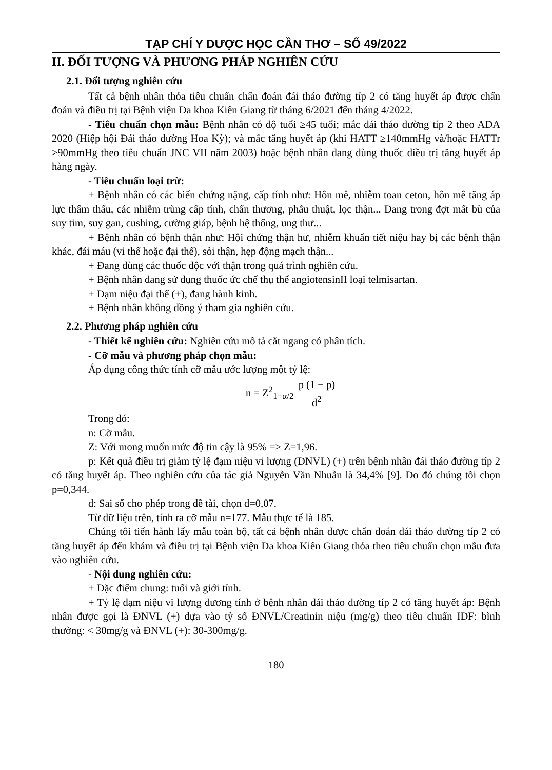TẠP CHÍ Y DƯỢC HỌC CẦN THƠ – SỐ 49/2022
II. ĐỐI TƯỢNG VÀ PHƯƠNG PHÁP NGHIÊN CỨU
2.1. Đối tượng nghiên cứu
Tất cả bệnh nhân thỏa tiêu chuẩn chẩn đoán đái tháo đường típ 2 có tăng huyết áp được chẩn đoán và điều trị tại Bệnh viện Đa khoa Kiên Giang từ tháng 6/2021 đến tháng 4/2022.
- Tiêu chuẩn chọn mẫu: Bệnh nhân có độ tuổi ≥45 tuổi; mắc đái tháo đường típ 2 theo ADA 2020 (Hiệp hội Đái tháo đường Hoa Kỳ); và mắc tăng huyết áp (khi HATT ≥140mmHg và/hoặc HATTr ≥90mmHg theo tiêu chuẩn JNC VII năm 2003) hoặc bệnh nhân đang dùng thuốc điều trị tăng huyết áp hàng ngày.
- Tiêu chuẩn loại trừ:
+ Bệnh nhân có các biến chứng nặng, cấp tính như: Hôn mê, nhiễm toan ceton, hôn mê tăng áp lực thẩm thấu, các nhiễm trùng cấp tính, chấn thương, phẫu thuật, lọc thận... Đang trong đợt mất bù của suy tim, suy gan, cushing, cường giáp, bệnh hệ thống, ung thư...
+ Bệnh nhân có bệnh thận như: Hội chứng thận hư, nhiễm khuẩn tiết niệu hay bị các bệnh thận khác, đái máu (vi thể hoặc đại thể), sỏi thận, hẹp động mạch thận...
+ Đang dùng các thuốc độc với thận trong quá trình nghiên cứu.
+ Bệnh nhân đang sử dụng thuốc ức chế thụ thể angiotensinII loại telmisartan.
+ Đạm niệu đại thể (+), đang hành kinh.
+ Bệnh nhân không đồng ý tham gia nghiên cứu.
2.2. Phương pháp nghiên cứu
- Thiết kế nghiên cứu: Nghiên cứu mô tả cắt ngang có phân tích.
- Cỡ mẫu và phương pháp chọn mẫu:
Áp dụng công thức tính cỡ mẫu ước lượng một tỷ lệ:
n = Z<sup>2</sup><sub>1−α/2</sub> p (1 − p) d<sup>2</sup>
Trong đó:
n: Cỡ mẫu.
Z: Với mong muốn mức độ tin cậy là 95% => Z=1,96.
p: Kết quả điều trị giảm tỷ lệ đạm niệu vi lượng (ĐNVL) (+) trên bệnh nhân đái tháo đường típ 2 có tăng huyết áp. Theo nghiên cứu của tác giả Nguyễn Văn Nhuẫn là 34,4% [9]. Do đó chúng tôi chọn p=0,344.
d: Sai số cho phép trong đề tài, chọn d=0,07.
Từ dữ liệu trên, tính ra cỡ mẫu n=177. Mẫu thực tế là 185.
Chúng tôi tiến hành lấy mẫu toàn bộ, tất cả bệnh nhân được chẩn đoán đái tháo đường típ 2 có tăng huyết áp đến khám và điều trị tại Bệnh viện Đa khoa Kiên Giang thỏa theo tiêu chuẩn chọn mẫu đưa vào nghiên cứu.
- Nội dung nghiên cứu:
+ Đặc điểm chung: tuổi và giới tính.
+ Tỷ lệ đạm niệu vi lượng dương tính ở bệnh nhân đái tháo đường típ 2 có tăng huyết áp: Bệnh nhân được gọi là ĐNVL (+) dựa vào tỷ số ĐNVL/Creatinin niệu (mg/g) theo tiêu chuẩn IDF: bình thường: < 30mg/g và ĐNVL (+): 30-300mg/g.
180